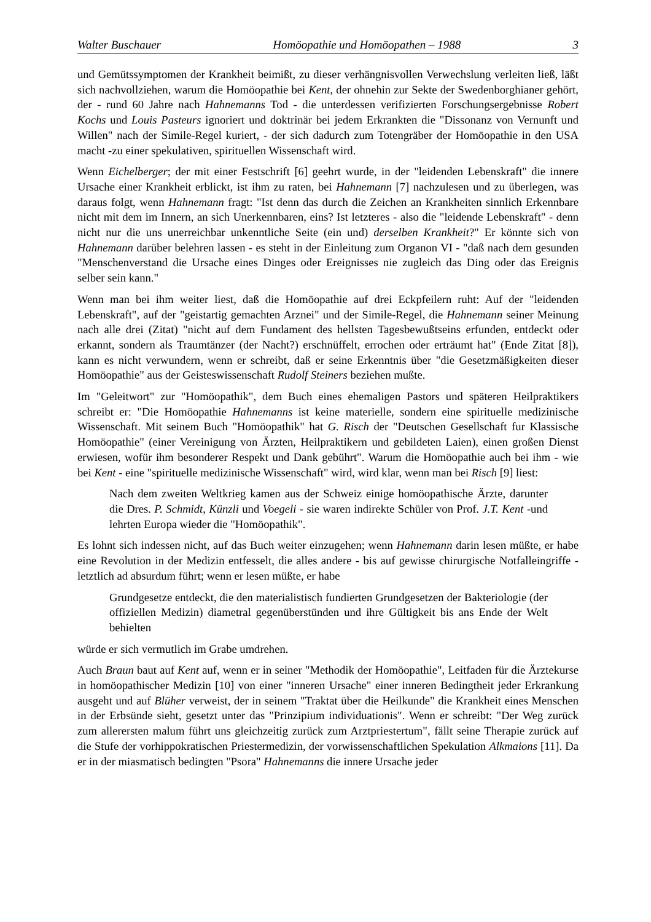Walter Buschauer Homöopathie und Homöopathen – 1988 3
und Gemütssymptomen der Krankheit beimißt, zu dieser verhängnisvollen Verwechslung verleiten ließ, läßt sich nachvollziehen, warum die Homöopathie bei Kent, der ohnehin zur Sekte der Swedenborghianer gehört, der - rund 60 Jahre nach Hahnemanns Tod - die unterdessen verifizierten Forschungsergebnisse Robert Kochs und Louis Pasteurs ignoriert und doktrinär bei jedem Erkrankten die "Dissonanz von Vernunft und Willen" nach der Simile-Regel kuriert, - der sich dadurch zum Totengräber der Homöopathie in den USA macht -zu einer spekulativen, spirituellen Wissenschaft wird.
Wenn Eichelberger; der mit einer Festschrift [6] geehrt wurde, in der "leidenden Lebenskraft" die innere Ursache einer Krankheit erblickt, ist ihm zu raten, bei Hahnemann [7] nachzulesen und zu überlegen, was daraus folgt, wenn Hahnemann fragt: "Ist denn das durch die Zeichen an Krankheiten sinnlich Erkennbare nicht mit dem im Innern, an sich Unerkennbaren, eins? Ist letzteres - also die "leidende Lebenskraft" - denn nicht nur die uns unerreichbar unkenntliche Seite (ein und) derselben Krankheit?" Er könnte sich von Hahnemann darüber belehren lassen - es steht in der Einleitung zum Organon VI - "daß nach dem gesunden "Menschenverstand die Ursache eines Dinges oder Ereignisses nie zugleich das Ding oder das Ereignis selber sein kann."
Wenn man bei ihm weiter liest, daß die Homöopathie auf drei Eckpfeilern ruht: Auf der "leidenden Lebenskraft", auf der "geistartig gemachten Arznei" und der Simile-Regel, die Hahnemann seiner Meinung nach alle drei (Zitat) "nicht auf dem Fundament des hellsten Tagesbewußtseins erfunden, entdeckt oder erkannt, sondern als Traumtänzer (der Nacht?) erschnüffelt, errochen oder erträumt hat" (Ende Zitat [8]), kann es nicht verwundern, wenn er schreibt, daß er seine Erkenntnis über "die Gesetzmäßigkeiten dieser Homöopathie" aus der Geisteswissenschaft Rudolf Steiners beziehen mußte.
Im "Geleitwort" zur "Homöopathik", dem Buch eines ehemaligen Pastors und späteren Heilpraktikers schreibt er: "Die Homöopathie Hahnemanns ist keine materielle, sondern eine spirituelle medizinische Wissenschaft. Mit seinem Buch "Homöopathik" hat G. Risch der "Deutschen Gesellschaft fur Klassische Homöopathie" (einer Vereinigung von Ärzten, Heilpraktikern und gebildeten Laien), einen großen Dienst erwiesen, wofür ihm besonderer Respekt und Dank gebührt". Warum die Homöopathie auch bei ihm - wie bei Kent - eine "spirituelle medizinische Wissenschaft" wird, wird klar, wenn man bei Risch [9] liest:
Nach dem zweiten Weltkrieg kamen aus der Schweiz einige homöopathische Ärzte, darunter die Dres. P. Schmidt, Künzli und Voegeli - sie waren indirekte Schüler von Prof. J.T. Kent -und lehrten Europa wieder die "Homöopathik".
Es lohnt sich indessen nicht, auf das Buch weiter einzugehen; wenn Hahnemann darin lesen müßte, er habe eine Revolution in der Medizin entfesselt, die alles andere - bis auf gewisse chirurgische Notfalleingriffe -letztlich ad absurdum führt; wenn er lesen müßte, er habe
Grundgesetze entdeckt, die den materialistisch fundierten Grundgesetzen der Bakteriologie (der offiziellen Medizin) diametral gegenüberstünden und ihre Gültigkeit bis ans Ende der Welt behielten
würde er sich vermutlich im Grabe umdrehen.
Auch Braun baut auf Kent auf, wenn er in seiner "Methodik der Homöopathie", Leitfaden für die Ärztekurse in homöopathischer Medizin [10] von einer "inneren Ursache" einer inneren Bedingtheit jeder Erkrankung ausgeht und auf Blüher verweist, der in seinem "Traktat über die Heilkunde" die Krankheit eines Menschen in der Erbsünde sieht, gesetzt unter das "Prinzipium individuationis". Wenn er schreibt: "Der Weg zurück zum allerersten malum führt uns gleichzeitig zurück zum Arztpriestertum", fällt seine Therapie zurück auf die Stufe der vorhippokratischen Priestermedizin, der vorwissenschaftlichen Spekulation Alkmaions [11]. Da er in der miasmatisch bedingten "Psora" Hahnemanns die innere Ursache jeder